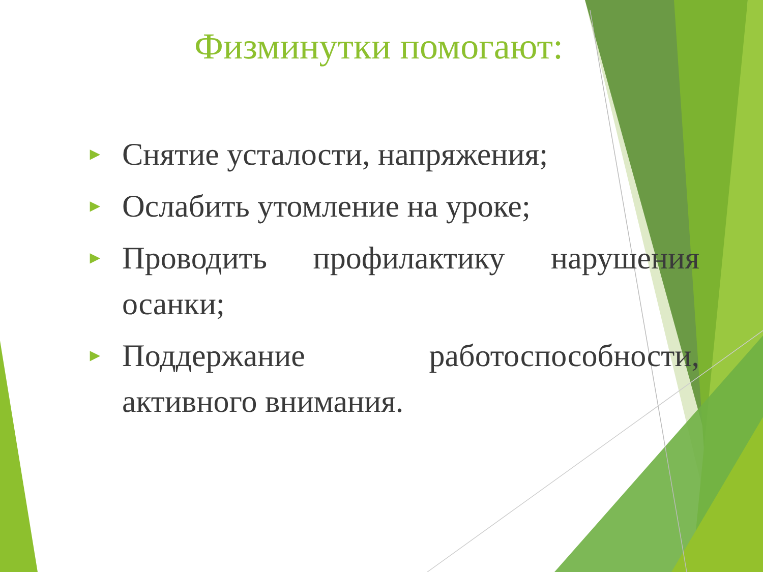Физминутки помогают:
► Снятие усталости, напряжения;
► Ослабить утомление на уроке;
► Проводить профилактику нарушения осанки;
► Поддержание работоспособности, активного внимания.